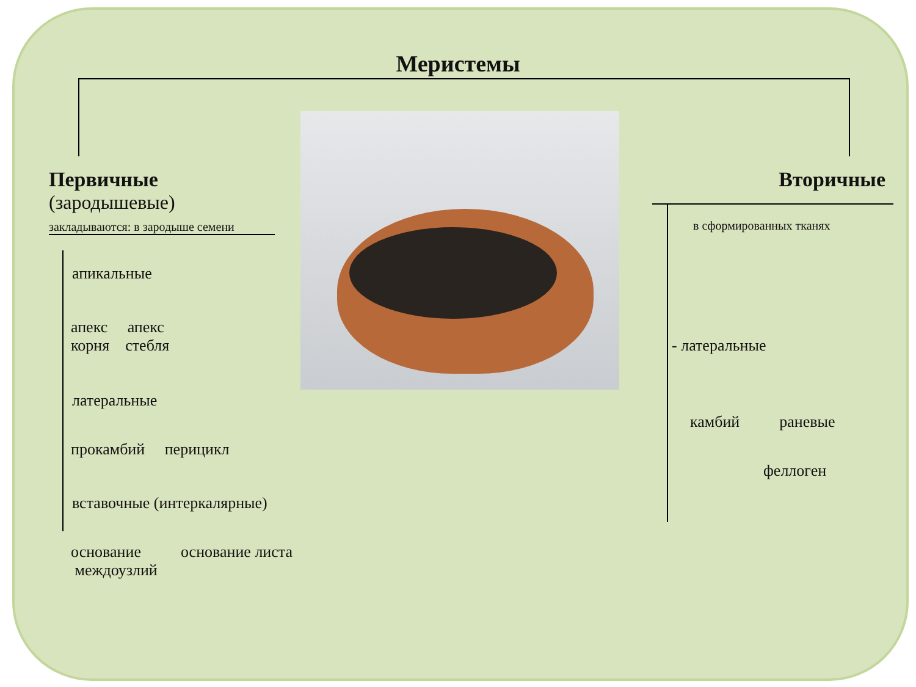Меристемы
Первичные
(зародышевые)
закладываются: в зародыше семени
апикальные
апекс апекс
корня стебля
латеральные
прокамбий перицикл
вставочные (интеркалярные)
основание основание листа
междоузлий
Вторичные
в сформированных тканях
- латеральные
камбий раневые
феллоген